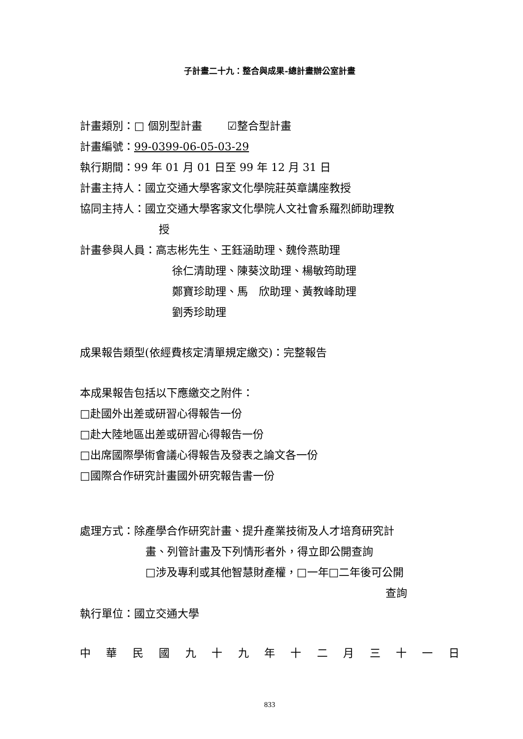子計畫二十九：整合與成果-總計畫辦公室計畫
計畫類別：□ 個別型計畫　　 ☑整合型計畫
計畫編號：99-0399-06-05-03-29
執行期間：99 年 01 月 01 日至 99 年 12 月 31 日
計畫主持人：國立交通大學客家文化學院莊英章講座教授
協同主持人：國立交通大學客家文化學院人文社會系羅烈師助理教
授
計畫參與人員：高志彬先生、王鈺涵助理、魏伶燕助理
徐仁清助理、陳葵汶助理、楊敏筠助理
鄭寶珍助理、馬　欣助理、黃教峰助理
劉秀珍助理
成果報告類型(依經費核定清單規定繳交)：完整報告
本成果報告包括以下應繳交之附件：
□赴國外出差或研習心得報告一份
□赴大陸地區出差或研習心得報告一份
□出席國際學術會議心得報告及發表之論文各一份
□國際合作研究計畫國外研究報告書一份
處理方式：除產學合作研究計畫、提升產業技術及人才培育研究計
畫、列管計畫及下列情形者外，得立即公開查詢
□涉及專利或其他智慧財產權，□一年□二年後可公開
查詢
執行單位：國立交通大學
中 華 民 國 九 十 九 年 十 二 月 三 十 一 日
833